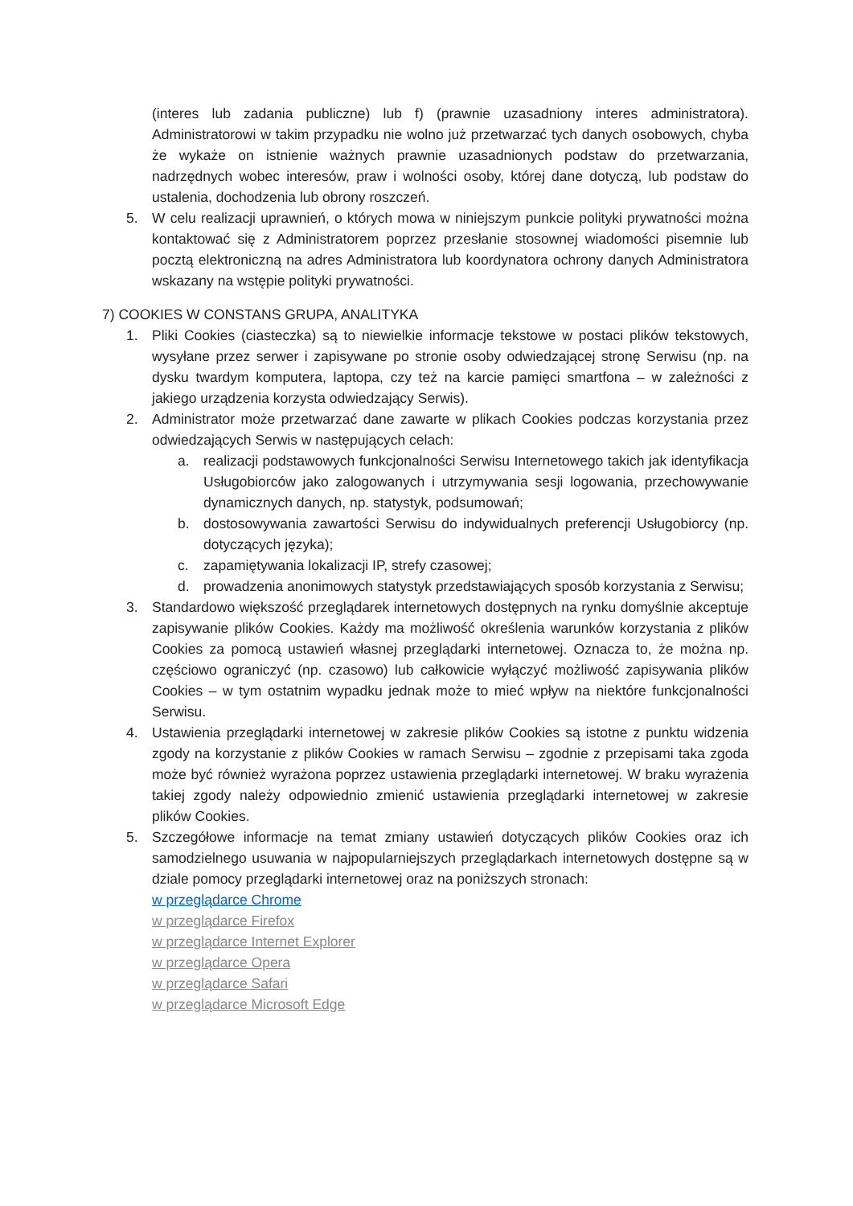(interes lub zadania publiczne) lub f) (prawnie uzasadniony interes administratora). Administratorowi w takim przypadku nie wolno już przetwarzać tych danych osobowych, chyba że wykaże on istnienie ważnych prawnie uzasadnionych podstaw do przetwarzania, nadrzędnych wobec interesów, praw i wolności osoby, której dane dotyczą, lub podstaw do ustalenia, dochodzenia lub obrony roszczeń.
5. W celu realizacji uprawnień, o których mowa w niniejszym punkcie polityki prywatności można kontaktować się z Administratorem poprzez przesłanie stosownej wiadomości pisemnie lub pocztą elektroniczną na adres Administratora lub koordynatora ochrony danych Administratora wskazany na wstępie polityki prywatności.
7) COOKIES W CONSTANS GRUPA, ANALITYKA
1. Pliki Cookies (ciasteczka) są to niewielkie informacje tekstowe w postaci plików tekstowych, wysyłane przez serwer i zapisywane po stronie osoby odwiedzającej stronę Serwisu (np. na dysku twardym komputera, laptopa, czy też na karcie pamięci smartfona – w zależności z jakiego urządzenia korzysta odwiedzający Serwis).
2. Administrator może przetwarzać dane zawarte w plikach Cookies podczas korzystania przez odwiedzających Serwis w następujących celach:
a. realizacji podstawowych funkcjonalności Serwisu Internetowego takich jak identyfikacja Usługobiorców jako zalogowanych i utrzymywania sesji logowania, przechowywanie dynamicznych danych, np. statystyk, podsumowań;
b. dostosowywania zawartości Serwisu do indywidualnych preferencji Usługobiorcy (np. dotyczących języka);
c. zapamiętywania lokalizacji IP, strefy czasowej;
d. prowadzenia anonimowych statystyk przedstawiających sposób korzystania z Serwisu;
3. Standardowo większość przeglądarek internetowych dostępnych na rynku domyślnie akceptuje zapisywanie plików Cookies. Każdy ma możliwość określenia warunków korzystania z plików Cookies za pomocą ustawień własnej przeglądarki internetowej. Oznacza to, że można np. częściowo ograniczyć (np. czasowo) lub całkowicie wyłączyć możliwość zapisywania plików Cookies – w tym ostatnim wypadku jednak może to mieć wpływ na niektóre funkcjonalności Serwisu.
4. Ustawienia przeglądarki internetowej w zakresie plików Cookies są istotne z punktu widzenia zgody na korzystanie z plików Cookies w ramach Serwisu – zgodnie z przepisami taka zgoda może być również wyrażona poprzez ustawienia przeglądarki internetowej. W braku wyrażenia takiej zgody należy odpowiednio zmienić ustawienia przeglądarki internetowej w zakresie plików Cookies.
5. Szczegółowe informacje na temat zmiany ustawień dotyczących plików Cookies oraz ich samodzielnego usuwania w najpopularniejszych przeglądarkach internetowych dostępne są w dziale pomocy przeglądarki internetowej oraz na poniższych stronach:
w przeglądarce Chrome
w przeglądarce Firefox
w przeglądarce Internet Explorer
w przeglądarce Opera
w przeglądarce Safari
w przeglądarce Microsoft Edge